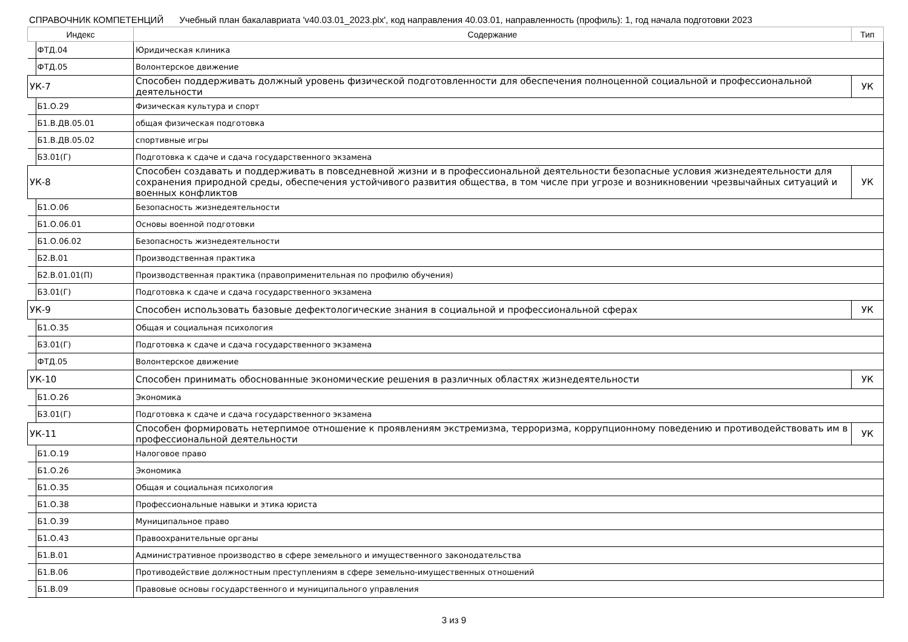СПРАВОЧНИК КОМПЕТЕНЦИЙ Учебный план бакалавриата 'v40.03.01_2023.plx', код направления 40.03.01, направленность (профиль): 1, год начала подготовки 2023
| Индекс | Содержание | Тип |
| --- | --- | --- |
| ФТД.04 | Юридическая клиника | |
| ФТД.05 | Волонтерское движение | |
| УК-7 | Способен поддерживать должный уровень физической подготовленности для обеспечения полноценной социальной и профессиональной деятельности | УК |
| Б1.О.29 | Физическая культура и спорт | |
| Б1.В.ДВ.05.01 | общая физическая подготовка | |
| Б1.В.ДВ.05.02 | спортивные игры | |
| Б3.01(Г) | Подготовка к сдаче и сдача государственного экзамена | |
| УК-8 | Способен создавать и поддерживать в повседневной жизни и в профессиональной деятельности безопасные условия жизнедеятельности для сохранения природной среды, обеспечения устойчивого развития общества, в том числе при угрозе и возникновении чрезвычайных ситуаций и военных конфликтов | УК |
| Б1.О.06 | Безопасность жизнедеятельности | |
| Б1.О.06.01 | Основы военной подготовки | |
| Б1.О.06.02 | Безопасность жизнедеятельности | |
| Б2.В.01 | Производственная практика | |
| Б2.В.01.01(П) | Производственная практика (правоприменительная по профилю обучения) | |
| Б3.01(Г) | Подготовка к сдаче и сдача государственного экзамена | |
| УК-9 | Способен использовать базовые дефектологические знания в социальной и профессиональной сферах | УК |
| Б1.О.35 | Общая и социальная психология | |
| Б3.01(Г) | Подготовка к сдаче и сдача государственного экзамена | |
| ФТД.05 | Волонтерское движение | |
| УК-10 | Способен принимать обоснованные экономические решения в различных областях жизнедеятельности | УК |
| Б1.О.26 | Экономика | |
| Б3.01(Г) | Подготовка к сдаче и сдача государственного экзамена | |
| УК-11 | Способен формировать нетерпимое отношение к проявлениям экстремизма, терроризма, коррупционному поведению и противодействовать им в профессиональной деятельности | УК |
| Б1.О.19 | Налоговое право | |
| Б1.О.26 | Экономика | |
| Б1.О.35 | Общая и социальная психология | |
| Б1.О.38 | Профессиональные навыки и этика юриста | |
| Б1.О.39 | Муниципальное право | |
| Б1.О.43 | Правоохранительные органы | |
| Б1.В.01 | Административное производство в сфере земельного и имущественного законодательства | |
| Б1.В.06 | Противодействие должностным преступлениям в сфере земельно-имущественных отношений | |
| Б1.В.09 | Правовые основы государственного и муниципального управления | |
3 из 9